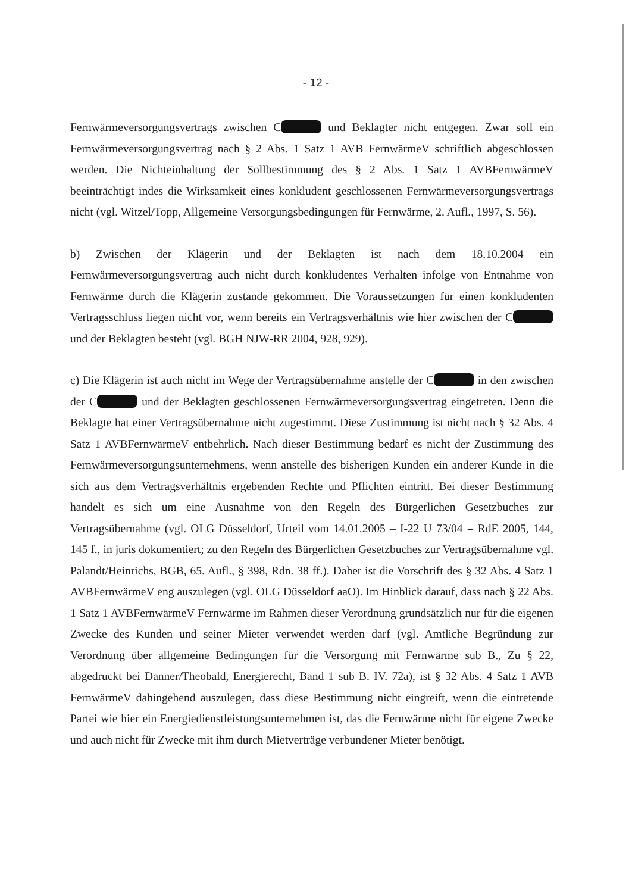- 12 -
Fernwärmeversorgungsvertrags zwischen C und Beklagter nicht entgegen. Zwar soll ein Fernwärmeversorgungsvertrag nach § 2 Abs. 1 Satz 1 AVB FernwärmeV schriftlich abgeschlossen werden. Die Nichteinhaltung der Sollbestimmung des § 2 Abs. 1 Satz 1 AVBFernwärmeV beeinträchtigt indes die Wirksamkeit eines konkludent geschlossenen Fernwärmeversorgungsvertrags nicht (vgl. Witzel/Topp, Allgemeine Versorgungsbedingungen für Fernwärme, 2. Aufl., 1997, S. 56).
b) Zwischen der Klägerin und der Beklagten ist nach dem 18.10.2004 ein Fernwärmeversorgungsvertrag auch nicht durch konkludentes Verhalten infolge von Entnahme von Fernwärme durch die Klägerin zustande gekommen. Die Voraussetzungen für einen konkludenten Vertragsschluss liegen nicht vor, wenn bereits ein Vertragsverhältnis wie hier zwischen der C und der Beklagten besteht (vgl. BGH NJW-RR 2004, 928, 929).
c) Die Klägerin ist auch nicht im Wege der Vertragsübernahme anstelle der C in den zwischen der C und der Beklagten geschlossenen Fernwärmeversorgungsvertrag eingetreten. Denn die Beklagte hat einer Vertragsübernahme nicht zugestimmt. Diese Zustimmung ist nicht nach § 32 Abs. 4 Satz 1 AVBFernwärmeV entbehrlich. Nach dieser Bestimmung bedarf es nicht der Zustimmung des Fernwärmeversorgungsunternehmens, wenn anstelle des bisherigen Kunden ein anderer Kunde in die sich aus dem Vertragsverhältnis ergebenden Rechte und Pflichten eintritt. Bei dieser Bestimmung handelt es sich um eine Ausnahme von den Regeln des Bürgerlichen Gesetzbuches zur Vertragsübernahme (vgl. OLG Düsseldorf, Urteil vom 14.01.2005 – I-22 U 73/04 = RdE 2005, 144, 145 f., in juris dokumentiert; zu den Regeln des Bürgerlichen Gesetzbuches zur Vertragsübernahme vgl. Palandt/Heinrichs, BGB, 65. Aufl., § 398, Rdn. 38 ff.). Daher ist die Vorschrift des § 32 Abs. 4 Satz 1 AVBFernwärmeV eng auszulegen (vgl. OLG Düsseldorf aaO). Im Hinblick darauf, dass nach § 22 Abs. 1 Satz 1 AVBFernwärmeV Fernwärme im Rahmen dieser Verordnung grundsätzlich nur für die eigenen Zwecke des Kunden und seiner Mieter verwendet werden darf (vgl. Amtliche Begründung zur Verordnung über allgemeine Bedingungen für die Versorgung mit Fernwärme sub B., Zu § 22, abgedruckt bei Danner/Theobald, Energierecht, Band 1 sub B. IV. 72a), ist § 32 Abs. 4 Satz 1 AVB FernwärmeV dahingehend auszulegen, dass diese Bestimmung nicht eingreift, wenn die eintretende Partei wie hier ein Energiedienstleistungsunternehmen ist, das die Fernwärme nicht für eigene Zwecke und auch nicht für Zwecke mit ihm durch Mietverträge verbundener Mieter benötigt.